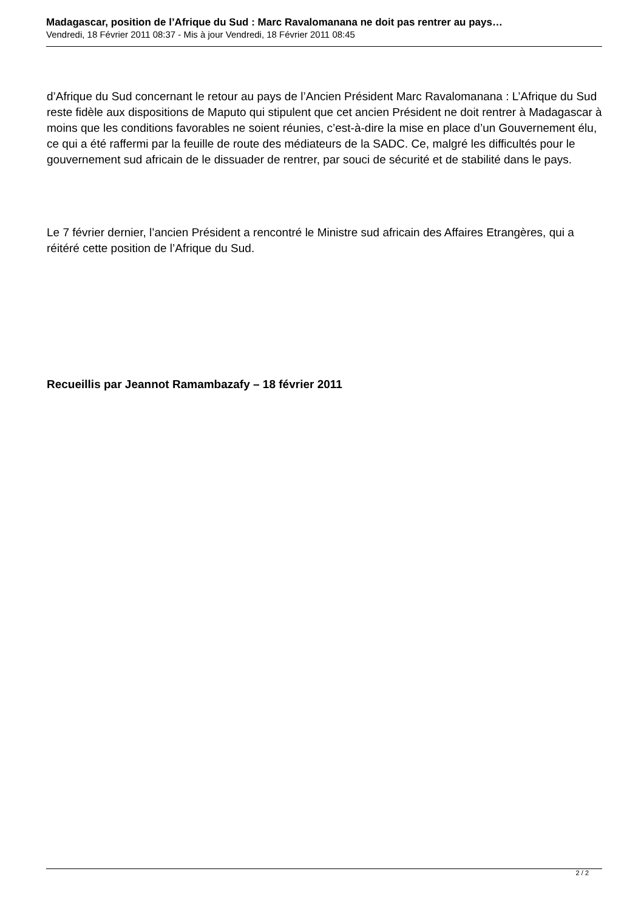Madagascar, position de l’Afrique du Sud : Marc Ravalomanana ne doit pas rentrer au pays…
Vendredi, 18 Février 2011 08:37 - Mis à jour Vendredi, 18 Février 2011 08:45
d’Afrique du Sud concernant le retour au pays de l’Ancien Président Marc Ravalomanana : L’Afrique du Sud reste fidèle aux dispositions de Maputo qui stipulent que cet ancien Président ne doit rentrer à Madagascar à moins que les conditions favorables ne soient réunies, c’est-à-dire la mise en place d’un Gouvernement élu, ce qui a été raffermi par la feuille de route des médiateurs de la SADC. Ce, malgré les difficultés pour le gouvernement sud africain de le dissuader de rentrer, par souci de sécurité et de stabilité dans le pays.
Le 7 février dernier, l’ancien Président a rencontré le Ministre sud africain des Affaires Etrangères, qui a réitéré cette position de l’Afrique du Sud.
Recueillis par Jeannot Ramambazafy – 18 février 2011
2 / 2